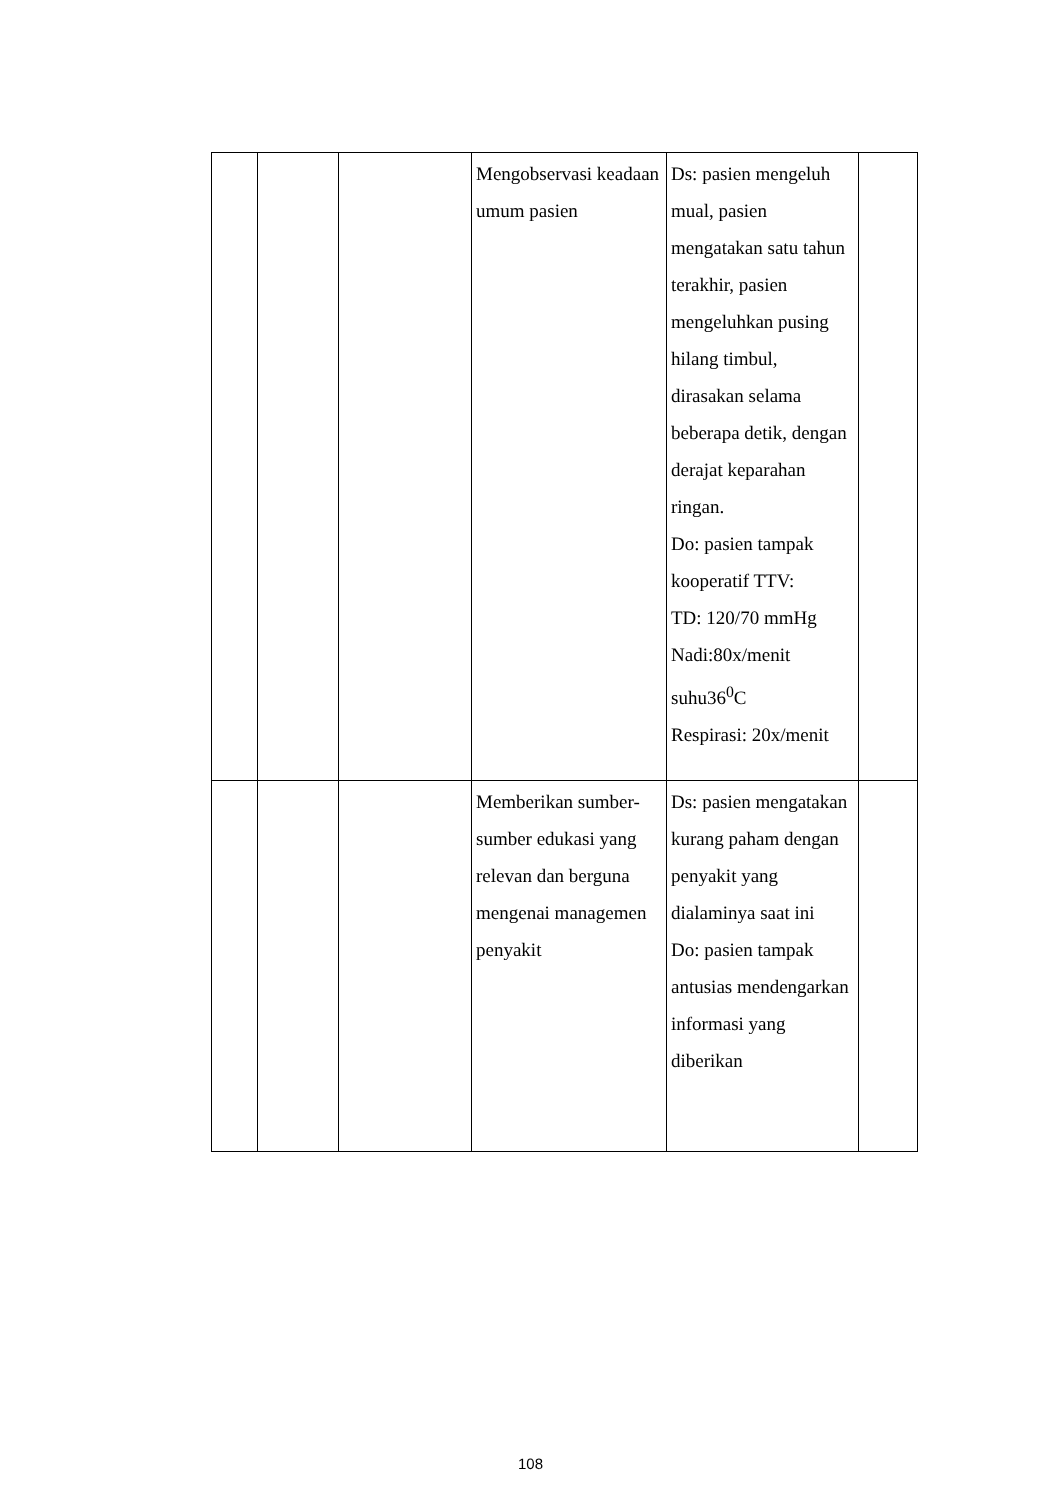| | | | Mengobservasi keadaan umum pasien | Ds: pasien mengeluh mual, pasien mengatakan satu tahun terakhir, pasien mengeluhkan pusing hilang timbul, dirasakan selama beberapa detik, dengan derajat keparahan ringan. Do: pasien tampak kooperatif TTV: TD: 120/70 mmHg Nadi:80x/menit suhu36<sup>0</sup>C Respirasi: 20x/menit | |
| | | | Memberikan sumber-sumber edukasi yang relevan dan berguna mengenai managemen penyakit | Ds: pasien mengatakan kurang paham dengan penyakit yang dialaminya saat ini Do: pasien tampak antusias mendengarkan informasi yang diberikan | |
108